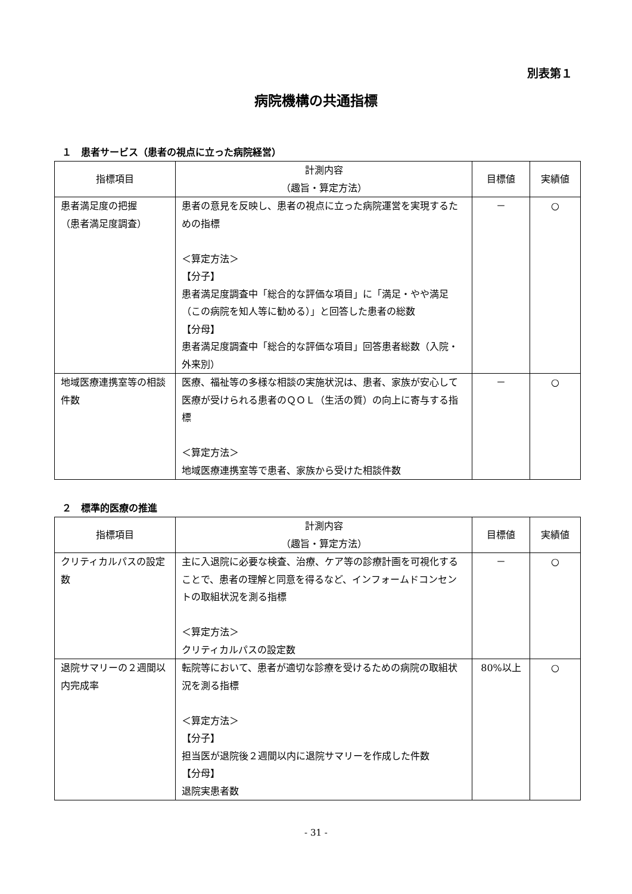別表第１
病院機構の共通指標
１　患者サービス（患者の視点に立った病院経営）
| 指標項目 | 計測内容 （趣旨・算定方法） | 目標値 | 実績値 |
| --- | --- | --- | --- |
| 患者満足度の把握 （患者満足度調査） | 患者の意見を反映し、患者の視点に立った病院運営を実現するための指標 ＜算定方法＞ 【分子】 患者満足度調査中「総合的な評価な項目」に「満足・やや満足（この病院を知人等に勧める）」と回答した患者の総数 【分母】 患者満足度調査中「総合的な評価な項目」回答患者総数（入院・外来別） | － | ○ |
| 地域医療連携室等の相談件数 | 医療、福祉等の多様な相談の実施状況は、患者、家族が安心して医療が受けられる患者のＱＯＬ（生活の質）の向上に寄与する指標 ＜算定方法＞ 地域医療連携室等で患者、家族から受けた相談件数 | － | ○ |
２　標準的医療の推進
| 指標項目 | 計測内容 （趣旨・算定方法） | 目標値 | 実績値 |
| --- | --- | --- | --- |
| クリティカルパスの設定数 | 主に入退院に必要な検査、治療、ケア等の診療計画を可視化することで、患者の理解と同意を得るなど、インフォームドコンセントの取組状況を測る指標 ＜算定方法＞ クリティカルパスの設定数 | － | ○ |
| 退院サマリーの２週間以内完成率 | 転院等において、患者が適切な診療を受けるための病院の取組状況を測る指標 ＜算定方法＞ 【分子】 担当医が退院後２週間以内に退院サマリーを作成した件数 【分母】 退院実患者数 | 80%以上 | ○ |
- 31 -